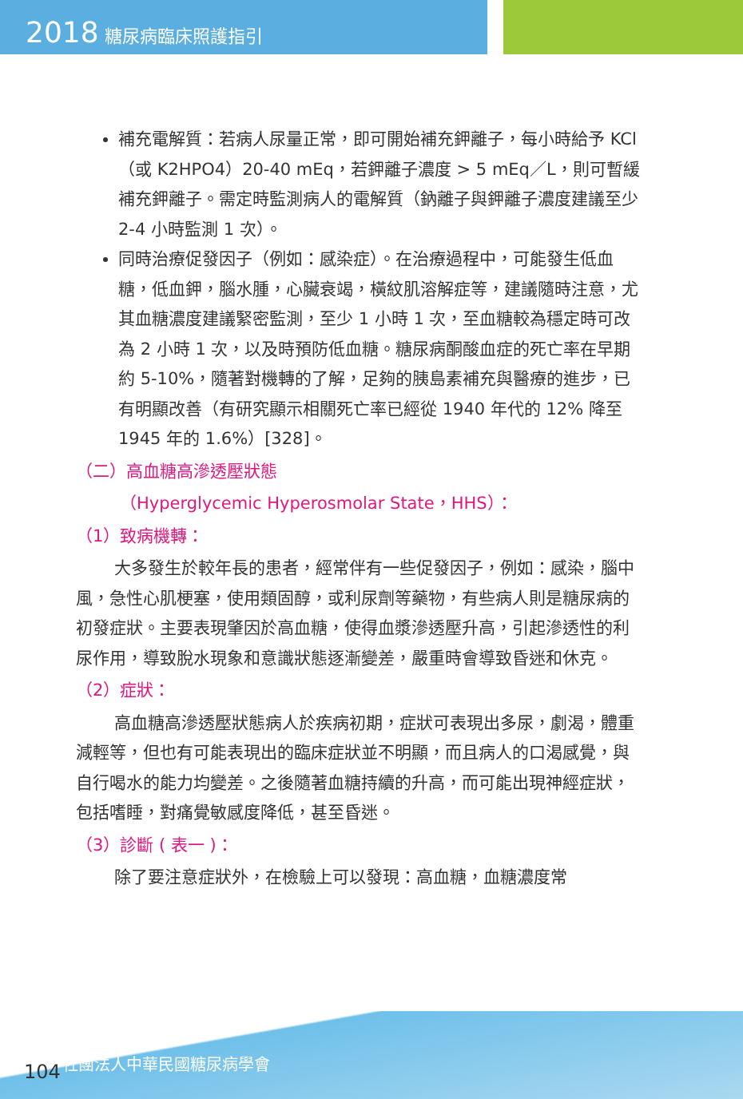2018 糖尿病臨床照護指引
補充電解質：若病人尿量正常，即可開始補充鉀離子，每小時給予 KCl（或 K2HPO4）20-40 mEq，若鉀離子濃度 > 5 mEq／L，則可暫緩補充鉀離子。需定時監測病人的電解質（鈉離子與鉀離子濃度建議至少 2-4 小時監測 1 次）。
同時治療促發因子（例如：感染症）。在治療過程中，可能發生低血糖，低血鉀，腦水腫，心臟衰竭，橫紋肌溶解症等，建議隨時注意，尤其血糖濃度建議緊密監測，至少 1 小時 1 次，至血糖較為穩定時可改為 2 小時 1 次，以及時預防低血糖。糖尿病酮酸血症的死亡率在早期約 5-10%，隨著對機轉的了解，足夠的胰島素補充與醫療的進步，已有明顯改善（有研究顯示相關死亡率已經從 1940 年代的 12% 降至 1945 年的 1.6%）[328]。
（二）高血糖高滲透壓狀態
（Hyperglycemic Hyperosmolar State，HHS）：
（1）致病機轉：
大多發生於較年長的患者，經常伴有一些促發因子，例如：感染，腦中風，急性心肌梗塞，使用類固醇，或利尿劑等藥物，有些病人則是糖尿病的初發症狀。主要表現肇因於高血糖，使得血漿滲透壓升高，引起滲透性的利尿作用，導致脫水現象和意識狀態逐漸變差，嚴重時會導致昏迷和休克。
（2）症狀：
高血糖高滲透壓狀態病人於疾病初期，症狀可表現出多尿，劇渴，體重減輕等，但也有可能表現出的臨床症狀並不明顯，而且病人的口渴感覺，與自行喝水的能力均變差。之後隨著血糖持續的升高，而可能出現神經症狀，包括嗜睡，對痛覺敏感度降低，甚至昏迷。
（3）診斷 ( 表一 )：
除了要注意症狀外，在檢驗上可以發現：高血糖，血糖濃度常
104 社團法人中華民國糖尿病學會